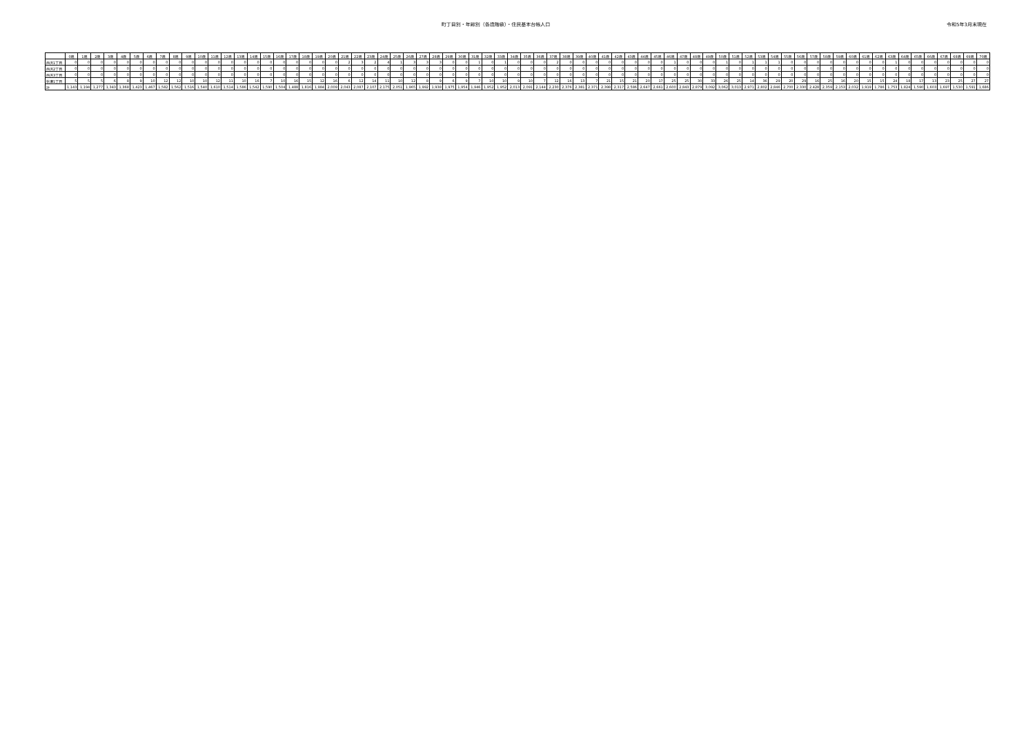町丁目別・年齢別（各歳階級）・住民基本台帳人口
令和5年3月末現在
| | 0歳 | 1歳 | 2歳 | 3歳 | 4歳 | 5歳 | 6歳 | 7歳 | 8歳 | 9歳 | 10歳 | 11歳 | 12歳 | 13歳 | 14歳 | 15歳 | 16歳 | 17歳 | 18歳 | 19歳 | 20歳 | 21歳 | 22歳 | 23歳 | 24歳 | 25歳 | 26歳 | 27歳 | 28歳 | 29歳 | 30歳 | 31歳 | 32歳 | 33歳 | 34歳 | 35歳 | 36歳 | 37歳 | 38歳 | 39歳 | 40歳 | 41歳 | 42歳 | 43歳 | 44歳 | 45歳 | 46歳 | 47歳 | 48歳 | 49歳 | 50歳 | 51歳 | 52歳 | 53歳 | 54歳 | 55歳 | 56歳 | 57歳 | 58歳 | 59歳 | 60歳 | 61歳 | 62歳 | 63歳 | 64歳 | 65歳 | 66歳 | 67歳 | 68歳 | 69歳 | 70歳 |
| --- | --- | --- | --- | --- | --- | --- | --- | --- | --- | --- | --- | --- | --- | --- | --- | --- | --- | --- | --- | --- | --- | --- | --- | --- | --- | --- | --- | --- | --- | --- | --- | --- | --- | --- | --- | --- | --- | --- | --- | --- | --- | --- | --- | --- | --- | --- | --- | --- | --- | --- | --- | --- | --- | --- | --- | --- | --- | --- | --- | --- | --- | --- | --- | --- | --- | --- | --- | --- | --- | --- | --- |
| 西浜1丁目 | 0 | 0 | 0 | 0 | 0 | 0 | 0 | 0 | 0 | 0 | 0 | 0 | 0 | 0 | 0 | 0 | 0 | 0 | 0 | 0 | 0 | 2 | 3 | 2 | 4 | 1 | 3 | 3 | 3 | 0 | 0 | 1 | 0 | 1 | 0 | 0 | 0 | 2 | 0 | 0 | 0 | 0 | 0 | 0 | 0 | 0 | 1 | 0 | 0 | 0 | 1 | 0 | 1 | 1 | 1 | 0 | 0 | 0 | 0 | 0 | 0 | 0 | 0 | 1 | 0 | 0 | 0 | 0 | 0 | 0 | 0 |
| 西浜2丁目 | 0 | 0 | 0 | 0 | 0 | 0 | 0 | 0 | 0 | 0 | 0 | 0 | 0 | 0 | 0 | 0 | 0 | 0 | 0 | 0 | 0 | 0 | 0 | 0 | 0 | 0 | 0 | 0 | 0 | 0 | 0 | 0 | 0 | 0 | 0 | 0 | 0 | 0 | 0 | 0 | 0 | 0 | 0 | 0 | 0 | 0 | 0 | 0 | 0 | 0 | 0 | 0 | 0 | 0 | 0 | 0 | 0 | 0 | 0 | 0 | 0 | 0 | 0 | 0 | 0 | 0 | 0 | 0 | 0 | 0 | 0 |
| 西浜3丁目 | 0 | 0 | 0 | 0 | 0 | 0 | 0 | 0 | 0 | 0 | 0 | 0 | 0 | 0 | 0 | 0 | 0 | 0 | 0 | 0 | 0 | 0 | 0 | 0 | 0 | 0 | 0 | 0 | 0 | 0 | 0 | 0 | 0 | 0 | 0 | 0 | 0 | 0 | 0 | 0 | 0 | 0 | 0 | 0 | 0 | 0 | 0 | 0 | 0 | 0 | 0 | 0 | 0 | 0 | 0 | 0 | 0 | 0 | 0 | 0 | 0 | 0 | 0 | 0 | 0 | 0 | 0 | 0 | 0 | 0 | 0 |
| 秋津1丁目 | 5 | 5 | 5 | 6 | 8 | 9 | 10 | 12 | 12 | 10 | 10 | 12 | 11 | 10 | 16 | 7 | 10 | 16 | 15 | 12 | 16 | 6 | 12 | 14 | 11 | 10 | 12 | 8 | 9 | 6 | 9 | 7 | 10 | 10 | 9 | 10 | 7 | 12 | 16 | 13 | 7 | 21 | 15 | 21 | 20 | 17 | 25 | 25 | 30 | 33 | 26 | 25 | 14 | 36 | 29 | 20 | 29 | 16 | 25 | 16 | 20 | 15 | 15 | 24 | 18 | 17 | 13 | 23 | 25 | 27 | 27 |
| 計 | 1,143 | 1,194 | 1,277 | 1,343 | 1,368 | 1,423 | 1,467 | 1,582 | 1,562 | 1,516 | 1,540 | 1,610 | 1,514 | 1,586 | 1,542 | 1,590 | 1,504 | 1,488 | 1,816 | 1,984 | 2,009 | 2,043 | 2,087 | 2,107 | 2,175 | 2,051 | 1,965 | 1,992 | 1,938 | 1,975 | 1,954 | 1,946 | 1,952 | 1,952 | 2,013 | 2,091 | 2,144 | 2,230 | 2,376 | 2,381 | 2,371 | 2,398 | 2,317 | 2,586 | 2,647 | 2,661 | 2,600 | 2,843 | 2,879 | 3,092 | 3,062 | 3,013 | 2,971 | 2,802 | 2,846 | 2,700 | 2,330 | 2,428 | 2,359 | 2,153 | 2,032 | 1,919 | 1,786 | 1,753 | 1,824 | 1,590 | 1,603 | 1,697 | 1,530 | 1,591 | 1,686 |